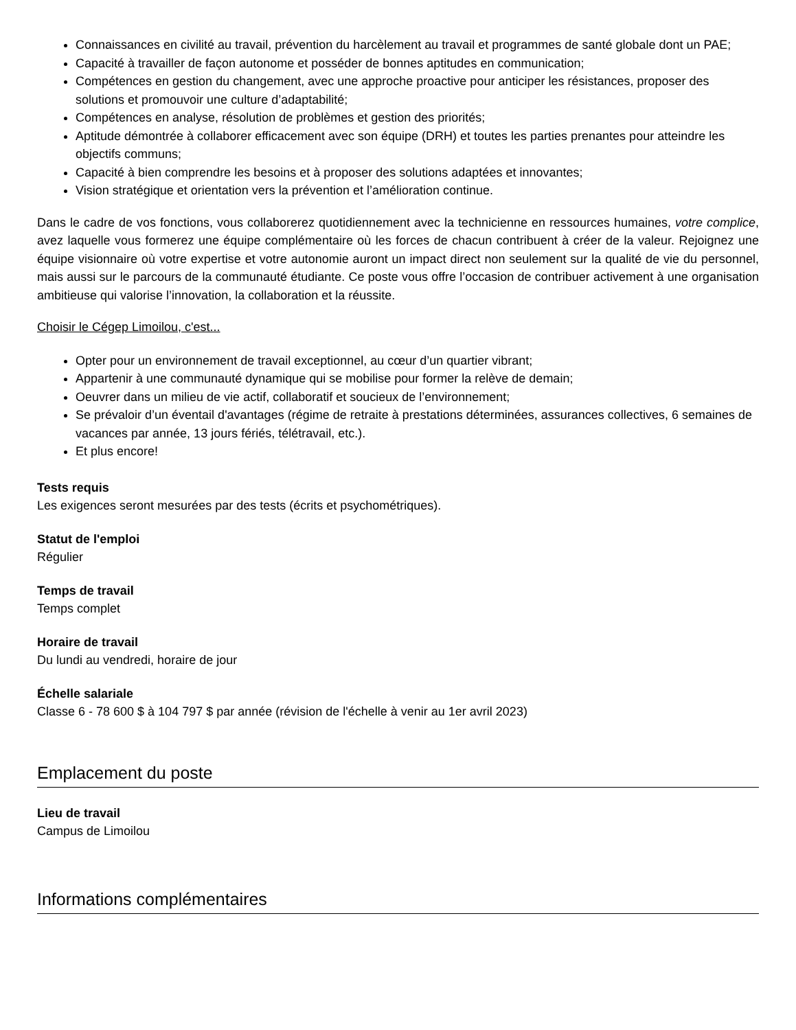Connaissances en civilité au travail, prévention du harcèlement au travail et programmes de santé globale dont un PAE;
Capacité à travailler de façon autonome et posséder de bonnes aptitudes en communication;
Compétences en gestion du changement, avec une approche proactive pour anticiper les résistances, proposer des solutions et promouvoir une culture d’adaptabilité;
Compétences en analyse, résolution de problèmes et gestion des priorités;
Aptitude démontrée à collaborer efficacement avec son équipe (DRH) et toutes les parties prenantes pour atteindre les objectifs communs;
Capacité à bien comprendre les besoins et à proposer des solutions adaptées et innovantes;
Vision stratégique et orientation vers la prévention et l’amélioration continue.
Dans le cadre de vos fonctions, vous collaborerez quotidiennement avec la technicienne en ressources humaines, votre complice, avez laquelle vous formerez une équipe complémentaire où les forces de chacun contribuent à créer de la valeur. Rejoignez une équipe visionnaire où votre expertise et votre autonomie auront un impact direct non seulement sur la qualité de vie du personnel, mais aussi sur le parcours de la communauté étudiante. Ce poste vous offre l’occasion de contribuer activement à une organisation ambitieuse qui valorise l’innovation, la collaboration et la réussite.
Choisir le Cégep Limoilou, c'est...
Opter pour un environnement de travail exceptionnel, au cœur d’un quartier vibrant;
Appartenir à une communauté dynamique qui se mobilise pour former la relève de demain;
Oeuvrer dans un milieu de vie actif, collaboratif et soucieux de l’environnement;
Se prévaloir d’un éventail d'avantages (régime de retraite à prestations déterminées, assurances collectives, 6 semaines de vacances par année, 13 jours fériés, télétravail, etc.).
Et plus encore!
Tests requis
Les exigences seront mesurées par des tests (écrits et psychométriques).
Statut de l'emploi
Régulier
Temps de travail
Temps complet
Horaire de travail
Du lundi au vendredi, horaire de jour
Échelle salariale
Classe 6 - 78 600 $ à 104 797 $ par année (révision de l'échelle à venir au 1er avril 2023)
Emplacement du poste
Lieu de travail
Campus de Limoilou
Informations complémentaires